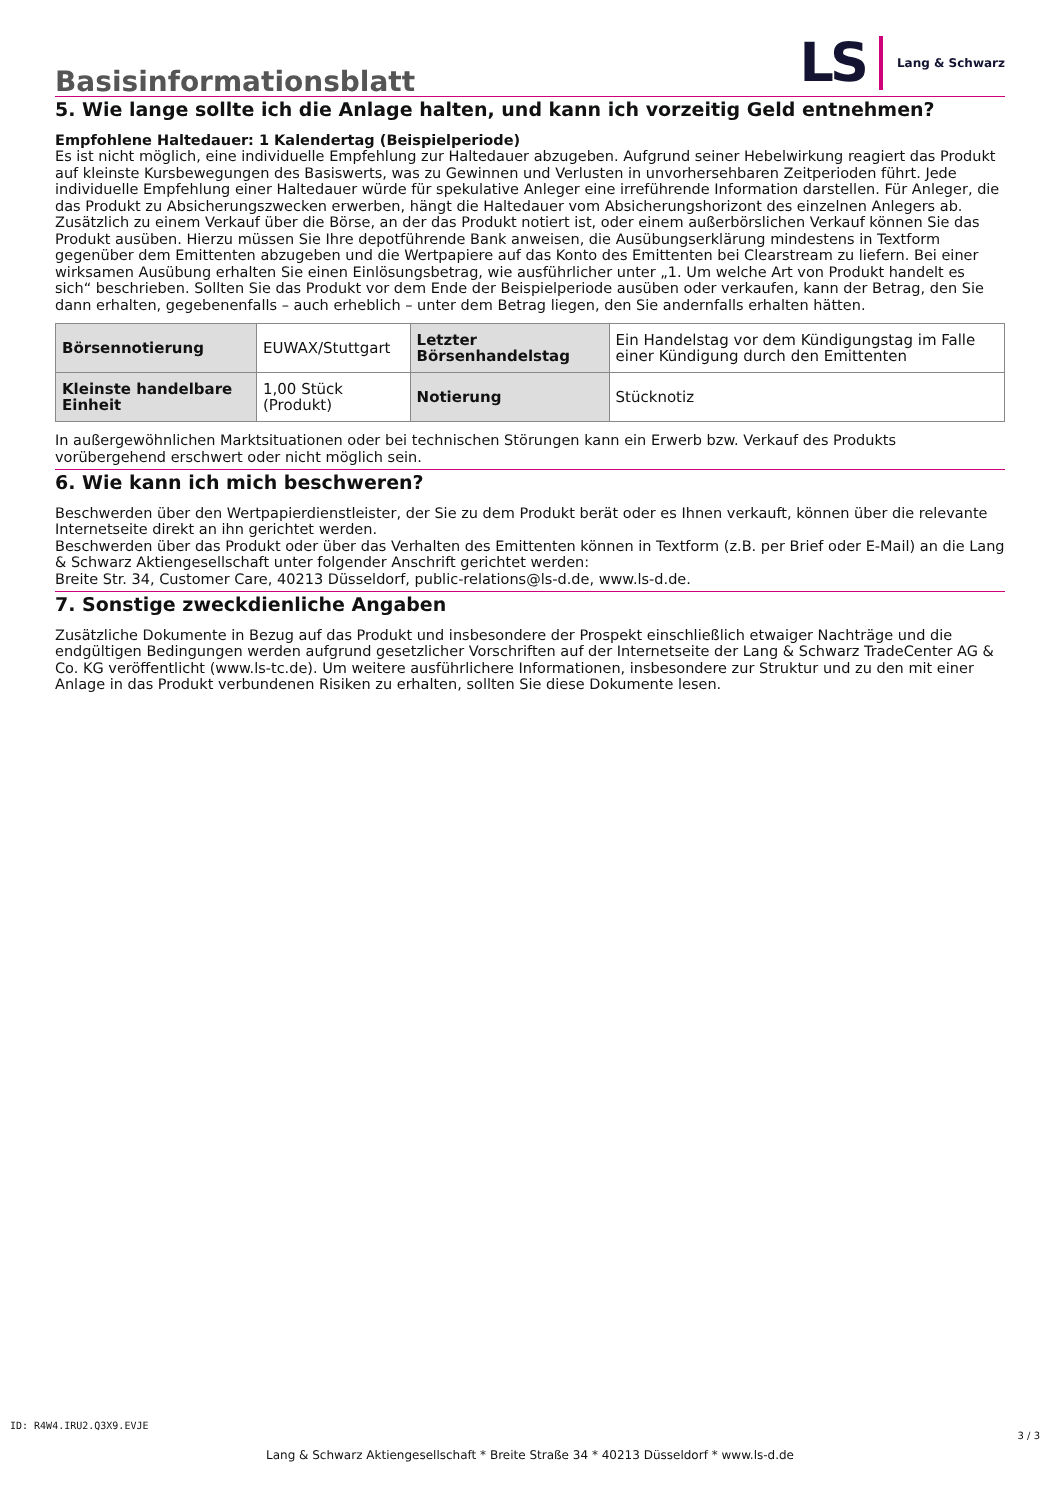Basisinformationsblatt
LS Lang & Schwarz
5. Wie lange sollte ich die Anlage halten, und kann ich vorzeitig Geld entnehmen?
Empfohlene Haltedauer: 1 Kalendertag (Beispielperiode)
Es ist nicht möglich, eine individuelle Empfehlung zur Haltedauer abzugeben. Aufgrund seiner Hebelwirkung reagiert das Produkt auf kleinste Kursbewegungen des Basiswerts, was zu Gewinnen und Verlusten in unvorhersehbaren Zeitperioden führt. Jede individuelle Empfehlung einer Haltedauer würde für spekulative Anleger eine irreführende Information darstellen. Für Anleger, die das Produkt zu Absicherungszwecken erwerben, hängt die Haltedauer vom Absicherungshorizont des einzelnen Anlegers ab.
Zusätzlich zu einem Verkauf über die Börse, an der das Produkt notiert ist, oder einem außerbörslichen Verkauf können Sie das Produkt ausüben. Hierzu müssen Sie Ihre depotführende Bank anweisen, die Ausübungserklärung mindestens in Textform gegenüber dem Emittenten abzugeben und die Wertpapiere auf das Konto des Emittenten bei Clearstream zu liefern. Bei einer wirksamen Ausübung erhalten Sie einen Einlösungsbetrag, wie ausführlicher unter „1. Um welche Art von Produkt handelt es sich“ beschrieben. Sollten Sie das Produkt vor dem Ende der Beispielperiode ausüben oder verkaufen, kann der Betrag, den Sie dann erhalten, gegebenenfalls – auch erheblich – unter dem Betrag liegen, den Sie andernfalls erhalten hätten.
| Börsennotierung | EUWAX/Stuttgart | Letzter Börsenhandelstag | Ein Handelstag vor dem Kündigungstag im Falle einer Kündigung durch den Emittenten |
| Kleinste handelbare Einheit | 1,00 Stück (Produkt) | Notierung | Stücknotiz |
In außergewöhnlichen Marktsituationen oder bei technischen Störungen kann ein Erwerb bzw. Verkauf des Produkts vorübergehend erschwert oder nicht möglich sein.
6. Wie kann ich mich beschweren?
Beschwerden über den Wertpapierdienstleister, der Sie zu dem Produkt berät oder es Ihnen verkauft, können über die relevante Internetseite direkt an ihn gerichtet werden.
Beschwerden über das Produkt oder über das Verhalten des Emittenten können in Textform (z.B. per Brief oder E-Mail) an die Lang & Schwarz Aktiengesellschaft unter folgender Anschrift gerichtet werden:
Breite Str. 34, Customer Care, 40213 Düsseldorf, public-relations@ls-d.de, www.ls-d.de.
7. Sonstige zweckdienliche Angaben
Zusätzliche Dokumente in Bezug auf das Produkt und insbesondere der Prospekt einschließlich etwaiger Nachträge und die endgültigen Bedingungen werden aufgrund gesetzlicher Vorschriften auf der Internetseite der Lang & Schwarz TradeCenter AG & Co. KG veröffentlicht (www.ls-tc.de). Um weitere ausführlichere Informationen, insbesondere zur Struktur und zu den mit einer Anlage in das Produkt verbundenen Risiken zu erhalten, sollten Sie diese Dokumente lesen.
ID: R4W4.IRU2.Q3X9.EVJE
Lang & Schwarz Aktiengesellschaft * Breite Straße 34 * 40213 Düsseldorf * www.ls-d.de
3 / 3